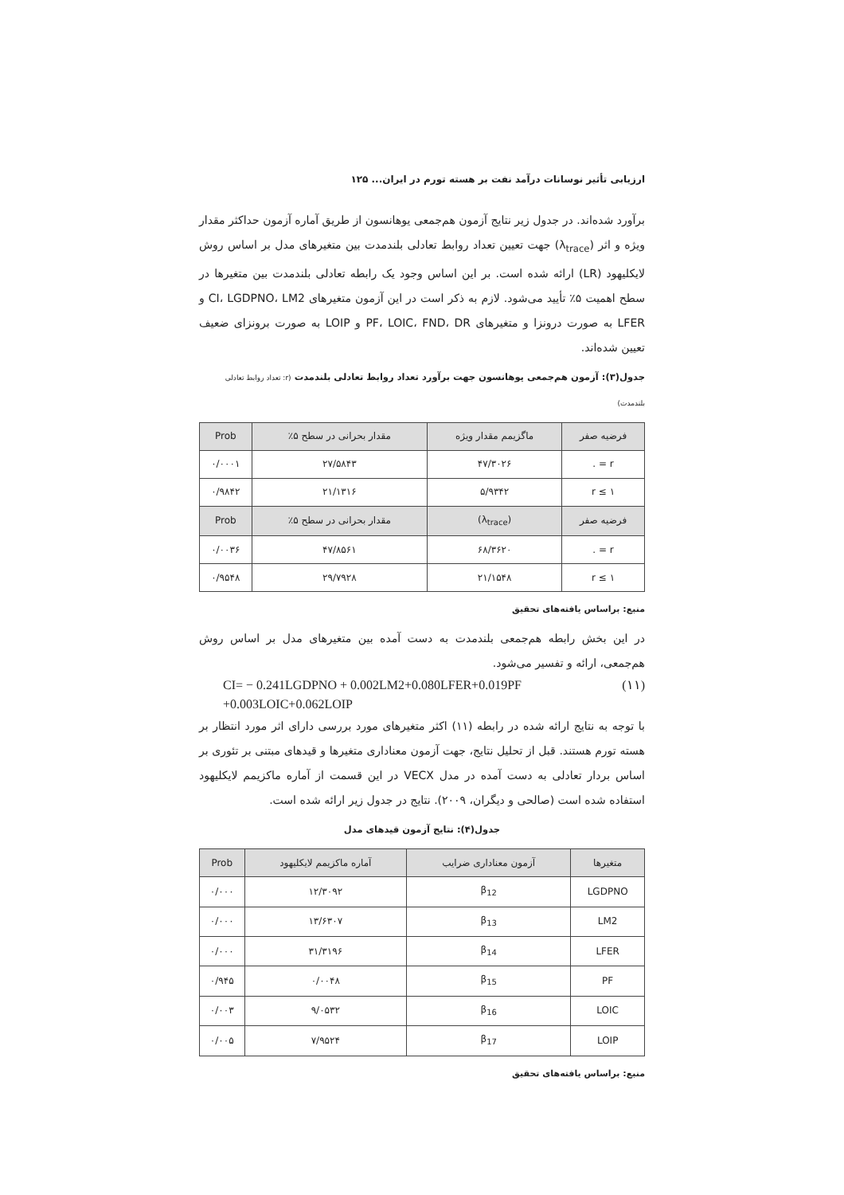ارزیابی تأثیر نوسانات درآمد نفت بر هسته تورم در ایران... ۱۲۵
برآورد شده‌اند. در جدول زیر نتایج آزمون هم‌جمعی یوهانسون از طریق آماره آزمون حداکثر مقدار ویژه و اثر (λ<sub>trace</sub>) جهت تعیین تعداد روابط تعادلی بلندمدت بین متغیرهای مدل بر اساس روش لایکلیهود (LR) ارائه شده است. بر این اساس وجود یک رابطه تعادلی بلندمدت بین متغیرها در سطح اهمیت ۵٪ تأیید می‌شود. لازم به ذکر است در این آزمون متغیرهای CI، LGDPNO، LM2 و LFER به صورت درونزا و متغیرهای PF، LOIC، FND، DR و LOIP به صورت برونزای ضعیف تعیین شده‌اند.
جدول(۳): آزمون هم‌جمعی یوهانسون جهت برآورد تعداد روابط تعادلی بلندمدت (r: تعداد روابط تعادلی بلندمدت)
| فرضیه صفر | ماگزیمم مقدار ویژه | مقدار بحرانی در سطح ۵٪ | Prob |
| --- | --- | --- | --- |
| r = . | ۴۷/۳۰۲۶ | ۲۷/۵۸۴۳ | ۰/۰۰۰۱ |
| r ≤ ۱ | ۵/۹۳۴۲ | ۲۱/۱۳۱۶ | ۰/۹۸۴۲ |
| فرضیه صفر | (λ<sub>trace</sub>) | مقدار بحرانی در سطح ۵٪ | Prob |
| r = . | ۶۸/۳۶۲۰ | ۴۷/۸۵۶۱ | ۰/۰۰۳۶ |
| r ≤ ۱ | ۲۱/۱۵۴۸ | ۲۹/۷۹۲۸ | ۰/۹۵۴۸ |
منبع: براساس یافته‌های تحقیق
در این بخش رابطه هم‌جمعی بلندمدت به دست آمده بین متغیرهای مدل بر اساس روش هم‌جمعی، ارائه و تفسیر می‌شود.
CI= − 0.241LGDPNO + 0.002LM2+0.080LFER+0.019PF
+0.003LOIC+0.062LOIP (۱۱)
با توجه به نتایج ارائه شده در رابطه (۱۱) اکثر متغیرهای مورد بررسی دارای اثر مورد انتظار بر هسته تورم هستند. قبل از تحلیل نتایج، جهت آزمون معناداری متغیرها و قیدهای مبتنی بر تئوری بر اساس بردار تعادلی به دست آمده در مدل VECX در این قسمت از آماره ماکزیمم لایکلیهود استفاده شده است (صالحی و دیگران، ۲۰۰۹). نتایج در جدول زیر ارائه شده است.
جدول(۴): نتایج آزمون قیدهای مدل
| متغیرها | آزمون معناداری ضرایب | آماره ماکزیمم لایکلیهود | Prob |
| --- | --- | --- | --- |
| LGDPNO | β<sub>12</sub> | ۱۲/۳۰۹۲ | ۰/۰۰۰ |
| LM2 | β<sub>13</sub> | ۱۳/۶۳۰۷ | ۰/۰۰۰ |
| LFER | β<sub>14</sub> | ۳۱/۳۱۹۶ | ۰/۰۰۰ |
| PF | β<sub>15</sub> | ۰/۰۰۴۸ | ۰/۹۴۵ |
| LOIC | β<sub>16</sub> | ۹/۰۵۳۲ | ۰/۰۰۳ |
| LOIP | β<sub>17</sub> | ۷/۹۵۲۴ | ۰/۰۰۵ |
منبع: براساس یافته‌های تحقیق